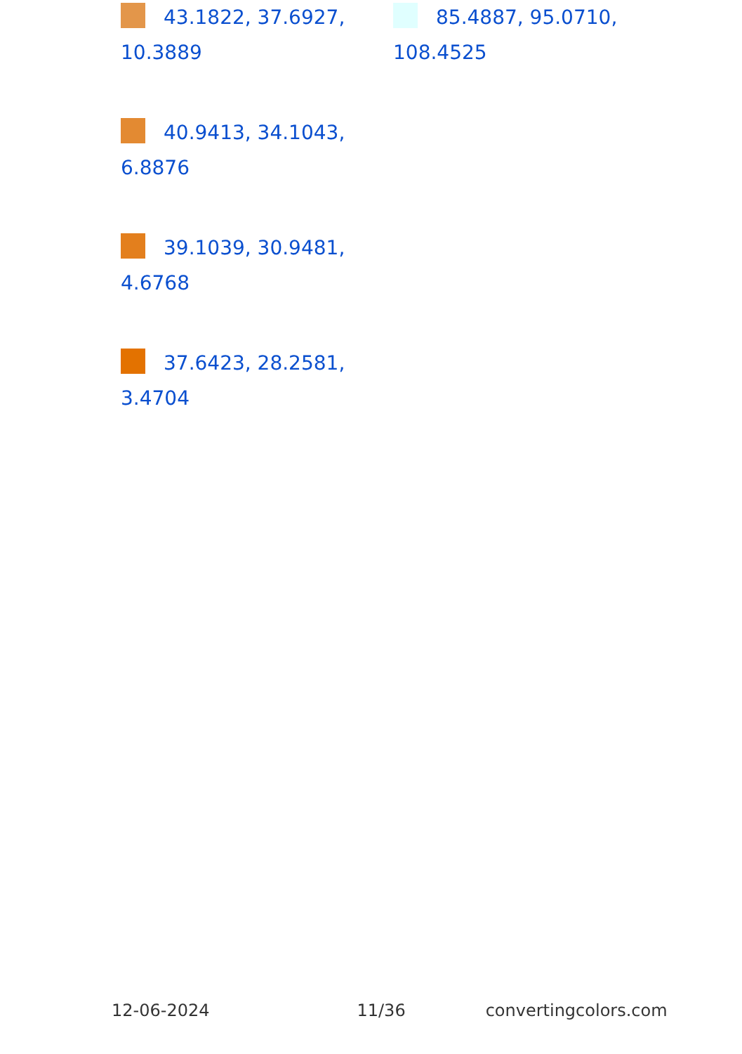43.1822, 37.6927, 10.3889
40.9413, 34.1043, 6.8876
39.1039, 30.9481, 4.6768
37.6423, 28.2581, 3.4704
85.4887, 95.0710, 108.4525
12-06-2024 11/36 convertingcolors.com